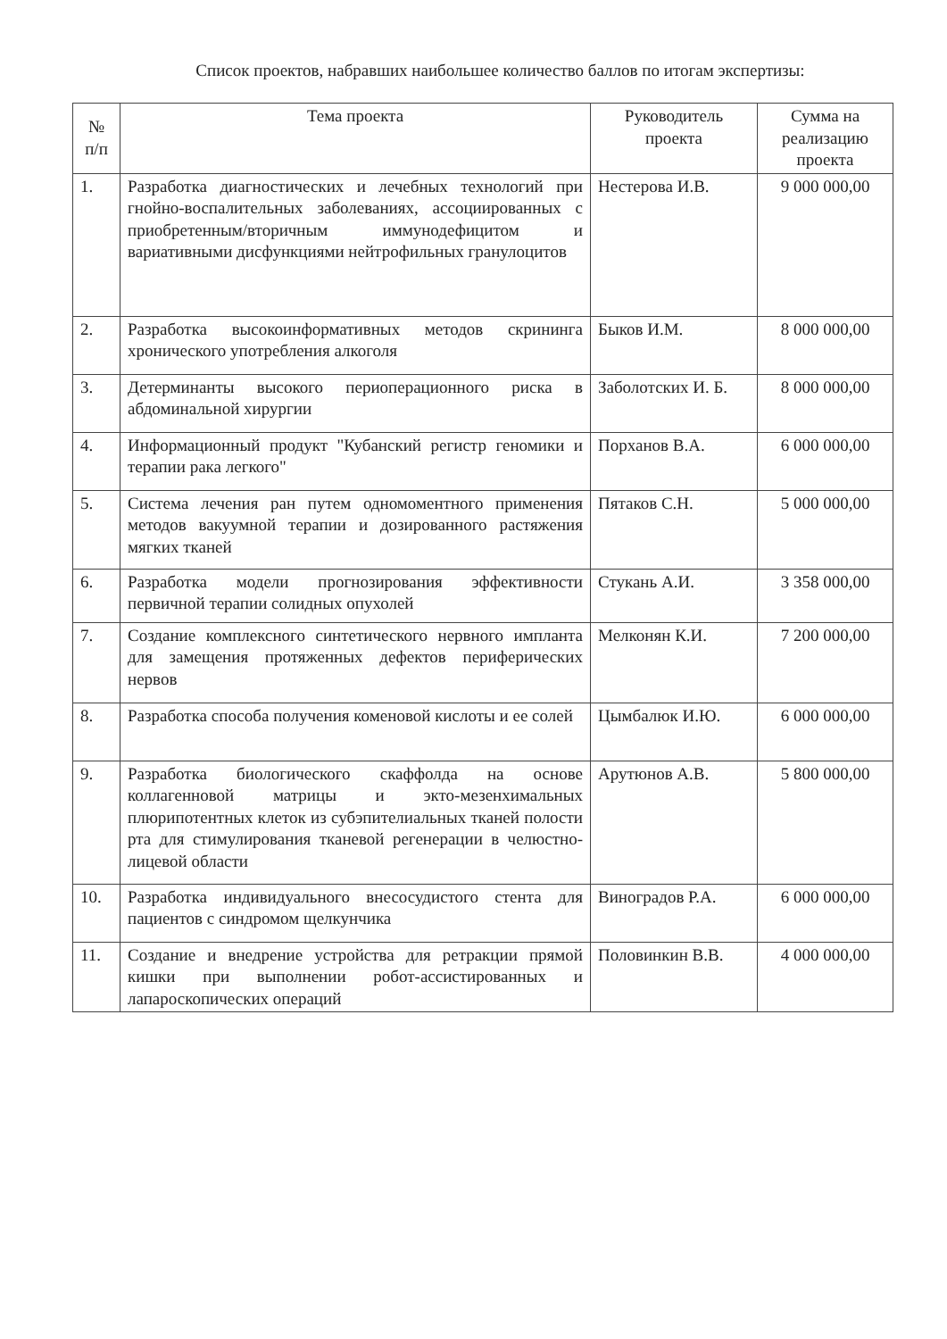Список проектов, набравших наибольшее количество баллов по итогам экспертизы:
| № п/п | Тема проекта | Руководитель проекта | Сумма на реализацию проекта |
| --- | --- | --- | --- |
| 1. | Разработка диагностических и лечебных технологий при гнойно-воспалительных заболеваниях, ассоциированных с приобретенным/вторичным иммунодефицитом и вариативными дисфункциями нейтрофильных гранулоцитов | Нестерова И.В. | 9 000 000,00 |
| 2. | Разработка высокоинформативных методов скрининга хронического употребления алкоголя | Быков И.М. | 8 000 000,00 |
| 3. | Детерминанты высокого периоперационного риска в абдоминальной хирургии | Заболотских И. Б. | 8 000 000,00 |
| 4. | Информационный продукт "Кубанский регистр геномики и терапии рака легкого" | Порханов В.А. | 6 000 000,00 |
| 5. | Система лечения ран путем одномоментного применения методов вакуумной терапии и дозированного растяжения мягких тканей | Пятаков С.Н. | 5 000 000,00 |
| 6. | Разработка модели прогнозирования эффективности первичной терапии солидных опухолей | Стукань А.И. | 3 358 000,00 |
| 7. | Создание комплексного синтетического нервного импланта для замещения протяженных дефектов периферических нервов | Мелконян К.И. | 7 200 000,00 |
| 8. | Разработка способа получения коменовой кислоты и ее солей | Цымбалюк И.Ю. | 6 000 000,00 |
| 9. | Разработка биологического скаффолда на основе коллагенновой матрицы и экто-мезенхимальных плюрипотентных клеток из субэпителиальных тканей полости рта для стимулирования тканевой регенерации в челюстно-лицевой области | Арутюнов А.В. | 5 800 000,00 |
| 10. | Разработка индивидуального внесосудистого стента для пациентов с синдромом щелкунчика | Виноградов Р.А. | 6 000 000,00 |
| 11. | Создание и внедрение устройства для ретракции прямой кишки при выполнении робот-ассистированных и лапароскопических операций | Половинкин В.В. | 4 000 000,00 |